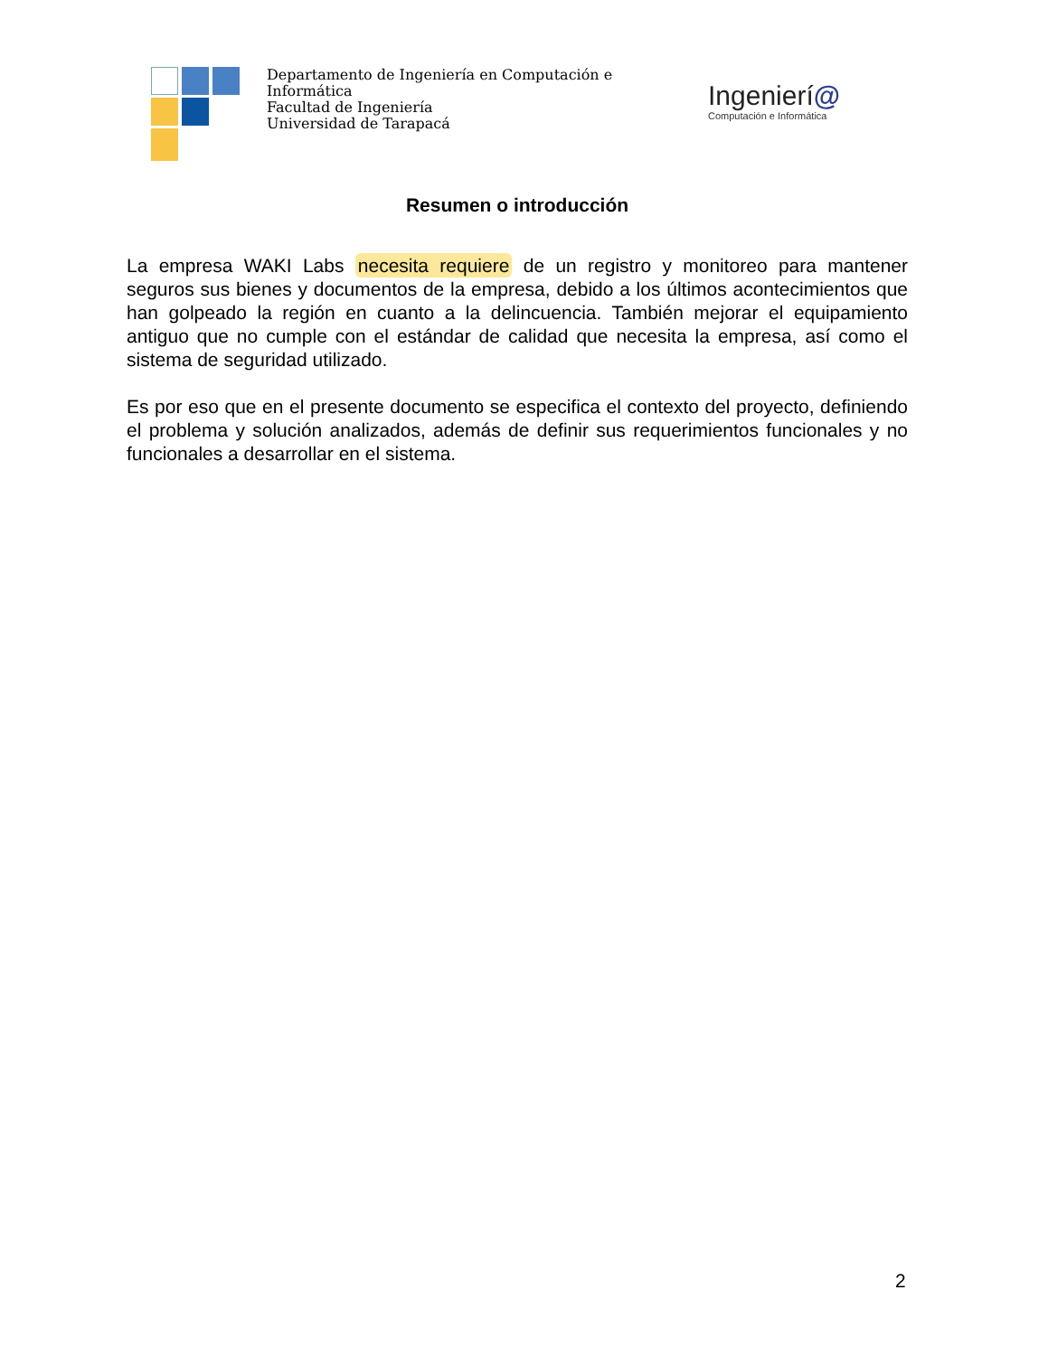Departamento de Ingeniería en Computación e
Informática
Facultad de Ingeniería
Universidad de Tarapacá
Ingenierí@
Computación e Informática
Resumen o introducción
La empresa WAKI Labs necesita requiere de un registro y monitoreo para mantener seguros sus bienes y documentos de la empresa, debido a los últimos acontecimientos que han golpeado la región en cuanto a la delincuencia. También mejorar el equipamiento antiguo que no cumple con el estándar de calidad que necesita la empresa, así como el sistema de seguridad utilizado.
Es por eso que en el presente documento se especifica el contexto del proyecto, definiendo el problema y solución analizados, además de definir sus requerimientos funcionales y no funcionales a desarrollar en el sistema.
2